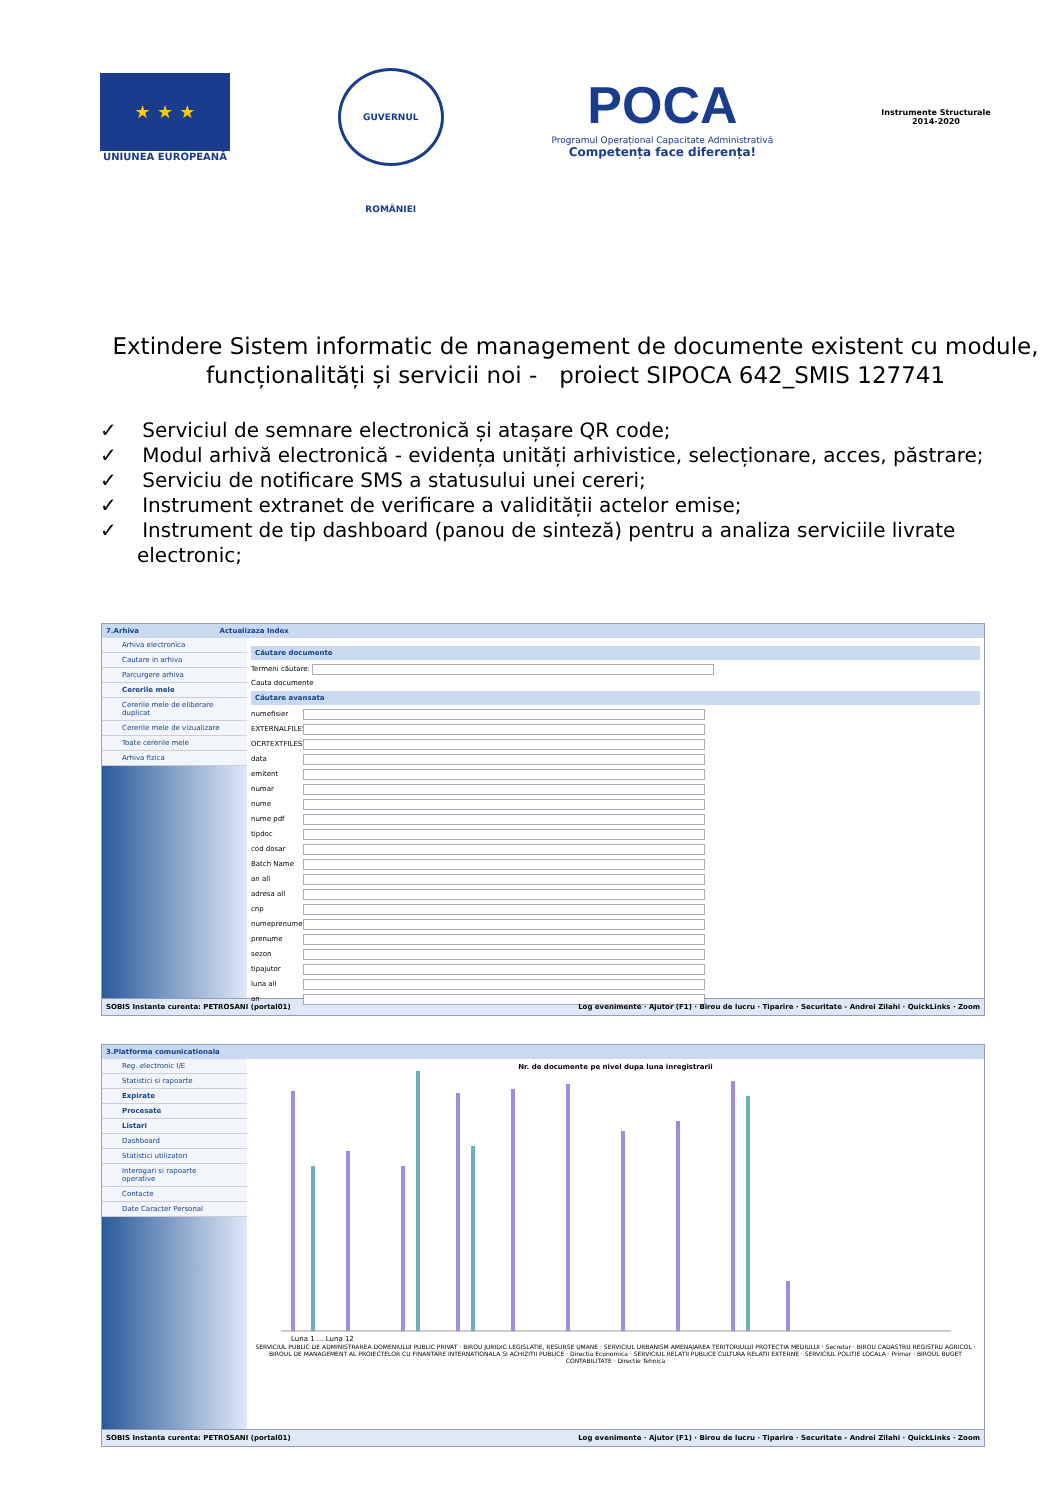★ ★ ★
UNIUNEA EUROPEANĂ
GUVERNUL ROMÂNIEI
POCA
Programul Operațional Capacitate Administrativă
Competența face diferența!
Instrumente Structurale
2014-2020
Extindere Sistem informatic de management de documente existent cu module, funcționalități și servicii noi - proiect SIPOCA 642_SMIS 127741
✓ Serviciul de semnare electronică și atașare QR code;
✓ Modul arhivă electronică - evidența unități arhivistice, selecționare, acces, păstrare;
✓ Serviciu de notificare SMS a statusului unei cereri;
✓ Instrument extranet de verificare a validității actelor emise;
✓ Instrument de tip dashboard (panou de sinteză) pentru a analiza serviciile livrate electronic;
7.Arhiva Actualizaza Index
Arhiva electronica
Cautare in arhiva
Parcurgere arhiva
Cererile mele
Cererile mele de eliberare duplicat
Cererile mele de vizualizare
Toate cererile mele
Arhiva fizica
Căutare documente
Termeni căutare:
Cauta documente
Căutare avansata
numefisier
EXTERNALFILES
OCRTEXTFILES
data
emitent
numar
nume
nume pdf
tipdoc
cod dosar
Batch Name
an all
adresa all
cnp
numeprenume
prenume
sezon
tipajutor
luna all
an
SOBIS Instanta curenta: PETROSANI (portal01) Log evenimente · Ajutor (F1) · Birou de lucru · Tiparire · Securitate - Andrei Zilahi · QuickLinks · Zoom
3.Platforma comunicationala
Reg. electronic I/E
Statistici si rapoarte
Expirate
Procesate
Listari
Dashboard
Statistici utilizatori
Interogari si rapoarte operative
Contacte
Date Caracter Personal
Nr. de documente pe nivel dupa luna inregistrarii
Luna 1 ... Luna 12
SERVICIUL PUBLIC DE ADMINISTRAREA DOMENIULUI PUBLIC PRIVAT · BIROU JURIDIC LEGISLATIE, RESURSE UMANE · SERVICIUL URBANISM AMENAJAREA TERITORIULUI PROTECTIA MEDIULUI · Secretar · BIROU CADASTRU REGISTRU AGRICOL · BIROUL DE MANAGEMENT AL PROIECTELOR CU FINANTARE INTERNATIONALA SI ACHIZITII PUBLICE · Directia Economica · SERVICIUL RELATII PUBLICE CULTURA RELATII EXTERNE · SERVICIUL POLITIE LOCALA · Primar · BIROUL BUGET CONTABILITATE · Directie Tehnica
SOBIS Instanta curenta: PETROSANI (portal01) Log evenimente · Ajutor (F1) · Birou de lucru · Tiparire · Securitate - Andrei Zilahi · QuickLinks · Zoom